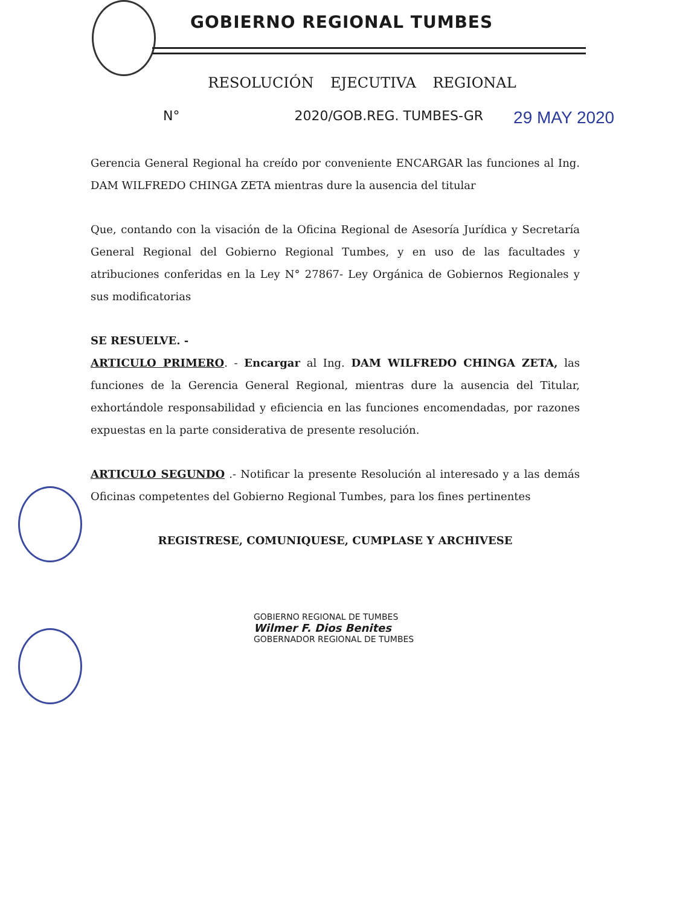GOBIERNO REGIONAL TUMBES
RESOLUCIÓN EJECUTIVA REGIONAL
N° 2020/GOB.REG. TUMBES-GR 29 MAY 2020
Gerencia General Regional ha creído por conveniente ENCARGAR las funciones al Ing. DAM WILFREDO CHINGA ZETA mientras dure la ausencia del titular
Que, contando con la visación de la Oficina Regional de Asesoría Jurídica y Secretaría General Regional del Gobierno Regional Tumbes, y en uso de las facultades y atribuciones conferidas en la Ley N° 27867- Ley Orgánica de Gobiernos Regionales y sus modificatorias
SE RESUELVE. -
ARTICULO PRIMERO. - Encargar al Ing. DAM WILFREDO CHINGA ZETA, las funciones de la Gerencia General Regional, mientras dure la ausencia del Titular, exhortándole responsabilidad y eficiencia en las funciones encomendadas, por razones expuestas en la parte considerativa de presente resolución.
ARTICULO SEGUNDO .- Notificar la presente Resolución al interesado y a las demás Oficinas competentes del Gobierno Regional Tumbes, para los fines pertinentes
REGISTRESE, COMUNIQUESE, CUMPLASE Y ARCHIVESE
GOBIERNO REGIONAL DE TUMBES
Wilmer F. Dios Benites
GOBERNADOR REGIONAL DE TUMBES